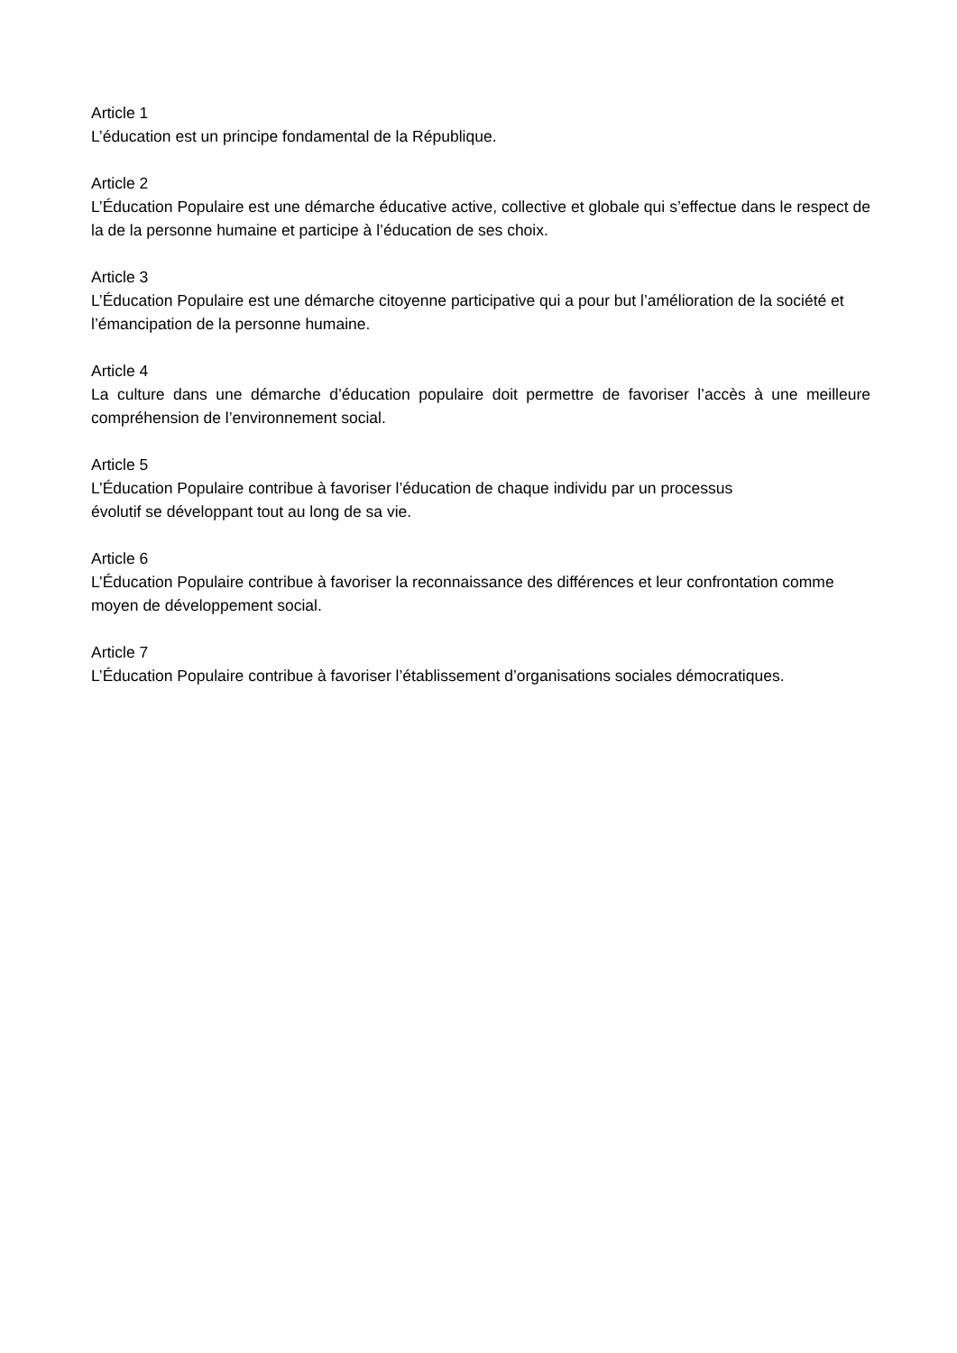Article 1
L’éducation est un principe fondamental de la République.
Article 2
L’Éducation Populaire est une démarche éducative active, collective et globale qui s’effectue dans le respect de la de la personne humaine et participe à l’éducation de ses choix.
Article 3
L’Éducation Populaire est une démarche citoyenne participative qui a pour but l’amélioration de la société et l’émancipation de la personne humaine.
Article 4
La culture dans une démarche d’éducation populaire doit permettre de favoriser l’accès à une meilleure compréhension de l’environnement social.
Article 5
L’Éducation Populaire contribue à favoriser l’éducation de chaque individu par un processus
évolutif se développant tout au long de sa vie.
Article 6
L’Éducation Populaire contribue à favoriser la reconnaissance des différences et leur confrontation comme moyen de développement social.
Article 7
L’Éducation Populaire contribue à favoriser l’établissement d’organisations sociales démocratiques.